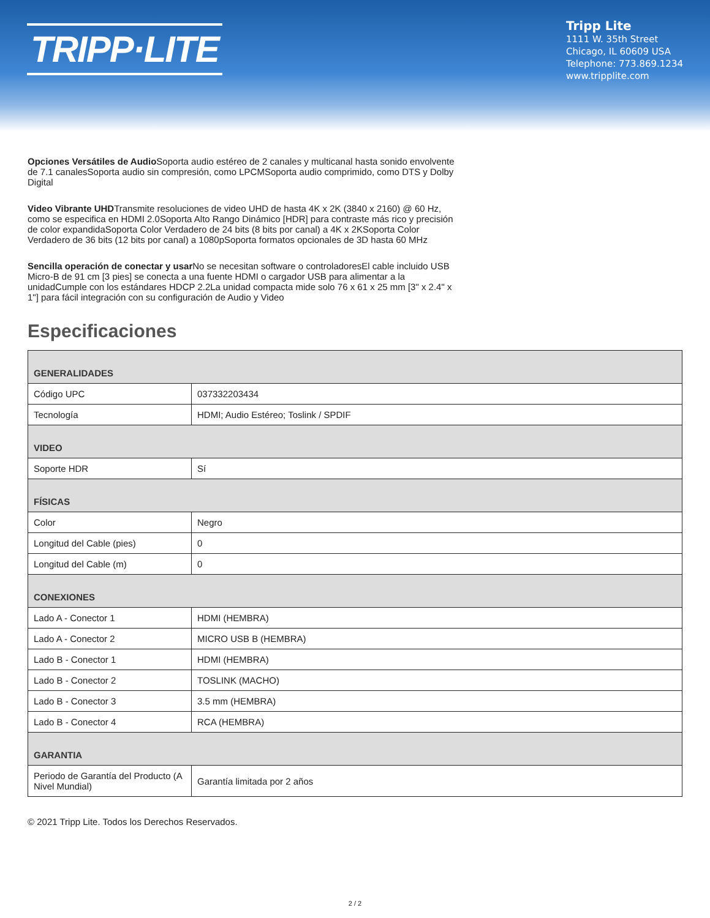TRIPP·LITE
Tripp Lite
1111 W. 35th Street
Chicago, IL 60609 USA
Telephone: 773.869.1234
www.tripplite.com
Opciones Versátiles de Audio Soporta audio estéreo de 2 canales y multicanal hasta sonido envolvente de 7.1 canalesSoporta audio sin compresión, como LPCMSoporta audio comprimido, como DTS y Dolby Digital
Video Vibrante UHDTransmite resoluciones de video UHD de hasta 4K x 2K (3840 x 2160) @ 60 Hz, como se especifica en HDMI 2.0Soporta Alto Rango Dinámico [HDR] para contraste más rico y precisión de color expandidaSoporta Color Verdadero de 24 bits (8 bits por canal) a 4K x 2KSoporta Color Verdadero de 36 bits (12 bits por canal) a 1080pSoporta formatos opcionales de 3D hasta 60 MHz
Sencilla operación de conectar y usar No se necesitan software o controladoresEl cable incluido USB Micro-B de 91 cm [3 pies] se conecta a una fuente HDMI o cargador USB para alimentar a la unidadCumple con los estándares HDCP 2.2La unidad compacta mide solo 76 x 61 x 25 mm [3" x 2.4" x 1"] para fácil integración con su configuración de Audio y Video
Especificaciones
| GENERALIDADES | |
| --- | --- |
| Código UPC | 037332203434 |
| Tecnología | HDMI; Audio Estéreo; Toslink / SPDIF |
| VIDEO | |
| Soporte HDR | Sí |
| FÍSICAS | |
| Color | Negro |
| Longitud del Cable (pies) | 0 |
| Longitud del Cable (m) | 0 |
| CONEXIONES | |
| Lado A - Conector 1 | HDMI (HEMBRA) |
| Lado A - Conector 2 | MICRO USB B (HEMBRA) |
| Lado B - Conector 1 | HDMI (HEMBRA) |
| Lado B - Conector 2 | TOSLINK (MACHO) |
| Lado B - Conector 3 | 3.5 mm (HEMBRA) |
| Lado B - Conector 4 | RCA (HEMBRA) |
| GARANTIA | |
| Periodo de Garantía del Producto (A Nivel Mundial) | Garantía limitada por 2 años |
© 2021 Tripp Lite. Todos los Derechos Reservados.
2 / 2